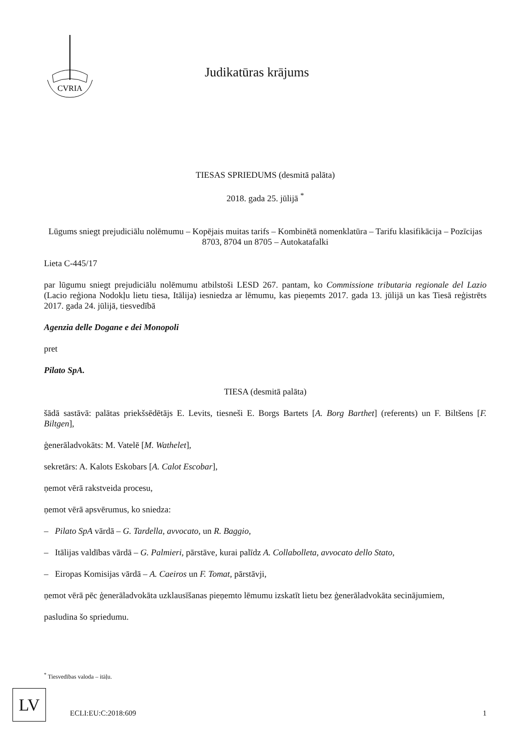CVRIA
Judikatūras krājums
TIESAS SPRIEDUMS (desmitā palāta)
2018. gada 25. jūlijā <sup>*</sup>
Lūgums sniegt prejudiciālu nolēmumu – Kopējais muitas tarifs – Kombinētā nomenklatūra – Tarifu klasifikācija – Pozīcijas 8703, 8704 un 8705 – Autokatafalki
Lieta C-445/17
par lūgumu sniegt prejudiciālu nolēmumu atbilstoši LESD 267. pantam, ko Commissione tributaria regionale del Lazio (Lacio reģiona Nodokļu lietu tiesa, Itālija) iesniedza ar lēmumu, kas pieņemts 2017. gada 13. jūlijā un kas Tiesā reģistrēts 2017. gada 24. jūlijā, tiesvedībā
Agenzia delle Dogane e dei Monopoli
pret
Pilato SpA.
TIESA (desmitā palāta)
šādā sastāvā: palātas priekšsēdētājs E. Levits, tiesneši E. Borgs Bartets [A. Borg Barthet] (referents) un F. Biltšens [F. Biltgen],
ģenerāladvokāts: M. Vatelē [M. Wathelet],
sekretārs: A. Kalots Eskobars [A. Calot Escobar],
ņemot vērā rakstveida procesu,
ņemot vērā apsvērumus, ko sniedza:
– Pilato SpA vārdā – G. Tardella, avvocato, un R. Baggio,
– Itālijas valdības vārdā – G. Palmieri, pārstāve, kurai palīdz A. Collabolleta, avvocato dello Stato,
– Eiropas Komisijas vārdā – A. Caeiros un F. Tomat, pārstāvji,
ņemot vērā pēc ģenerāladvokāta uzklausīšanas pieņemto lēmumu izskatīt lietu bez ģenerāladvokāta secinājumiem,
pasludina šo spriedumu.
<sup>*</sup> Tiesvedības valoda – itāļu.
LV
ECLI:EU:C:2018:609 1